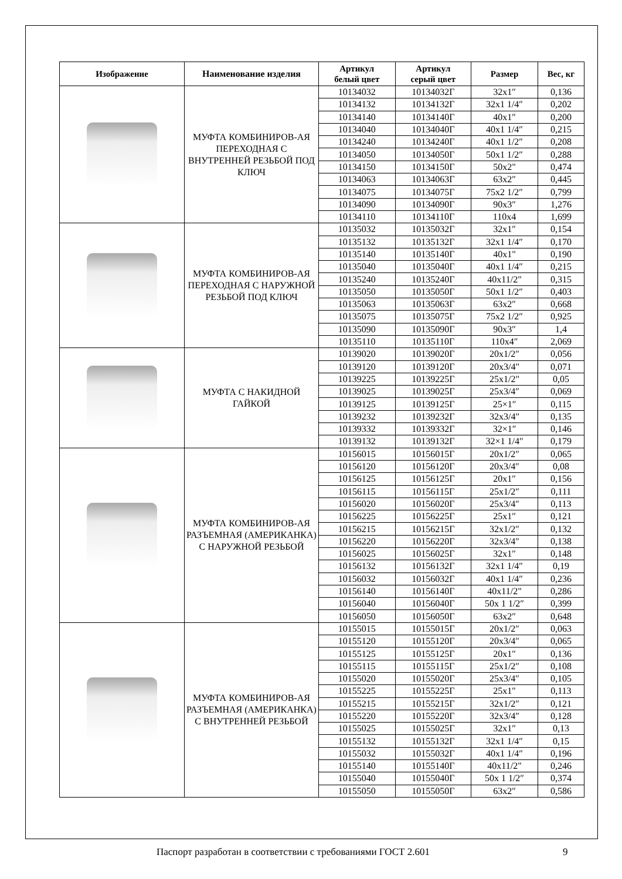| Изображение | Наименование изделия | Артикул белый цвет | Артикул серый цвет | Размер | Вес, кг |
| --- | --- | --- | --- | --- | --- |
| | МУФТА КОМБИНИРОВ-АЯ ПЕРЕХОДНАЯ С ВНУТРЕННЕЙ РЕЗЬБОЙ ПОД КЛЮЧ | 10134032 | 10134032Г | 32x1″ | 0,136 |
| | | 10134132 | 10134132Г | 32x1 1/4″ | 0,202 |
| | | 10134140 | 10134140Г | 40x1″ | 0,200 |
| | | 10134040 | 10134040Г | 40x1 1/4″ | 0,215 |
| | | 10134240 | 10134240Г | 40x1 1/2″ | 0,208 |
| | | 10134050 | 10134050Г | 50x1 1/2″ | 0,288 |
| | | 10134150 | 10134150Г | 50x2" | 0,474 |
| | | 10134063 | 10134063Г | 63x2″ | 0,445 |
| | | 10134075 | 10134075Г | 75x2 1/2″ | 0,799 |
| | | 10134090 | 10134090Г | 90x3″ | 1,276 |
| | | 10134110 | 10134110Г | 110x4 | 1,699 |
| | МУФТА КОМБИНИРОВ-АЯ ПЕРЕХОДНАЯ С НАРУЖНОЙ РЕЗЬБОЙ ПОД КЛЮЧ | 10135032 | 10135032Г | 32x1″ | 0,154 |
| | | 10135132 | 10135132Г | 32x1 1/4″ | 0,170 |
| | | 10135140 | 10135140Г | 40x1" | 0,190 |
| | | 10135040 | 10135040Г | 40x1 1/4″ | 0,215 |
| | | 10135240 | 10135240Г | 40x11/2" | 0,315 |
| | | 10135050 | 10135050Г | 50x1 1/2″ | 0,403 |
| | | 10135063 | 10135063Г | 63x2″ | 0,668 |
| | | 10135075 | 10135075Г | 75x2 1/2″ | 0,925 |
| | | 10135090 | 10135090Г | 90x3″ | 1,4 |
| | | 10135110 | 10135110Г | 110x4″ | 2,069 |
| | МУФТА С НАКИДНОЙ ГАЙКОЙ | 10139020 | 10139020Г | 20x1/2″ | 0,056 |
| | | 10139120 | 10139120Г | 20x3/4" | 0,071 |
| | | 10139225 | 10139225Г | 25x1/2" | 0,05 |
| | | 10139025 | 10139025Г | 25x3/4″ | 0,069 |
| | | 10139125 | 10139125Г | 25×1″ | 0,115 |
| | | 10139232 | 10139232Г | 32x3/4" | 0,135 |
| | | 10139332 | 10139332Г | 32×1″ | 0,146 |
| | | 10139132 | 10139132Г | 32×1 1/4″ | 0,179 |
| | МУФТА КОМБИНИРОВ-АЯ РАЗЪЕМНАЯ (АМЕРИКАНКА) С НАРУЖНОЙ РЕЗЬБОЙ | 10156015 | 10156015Г | 20x1/2″ | 0,065 |
| | | 10156120 | 10156120Г | 20x3/4″ | 0,08 |
| | | 10156125 | 10156125Г | 20x1″ | 0,156 |
| | | 10156115 | 10156115Г | 25x1/2″ | 0,111 |
| | | 10156020 | 10156020Г | 25x3/4″ | 0,113 |
| | | 10156225 | 10156225Г | 25x1″ | 0,121 |
| | | 10156215 | 10156215Г | 32x1/2″ | 0,132 |
| | | 10156220 | 10156220Г | 32x3/4″ | 0,138 |
| | | 10156025 | 10156025Г | 32x1″ | 0,148 |
| | | 10156132 | 10156132Г | 32x1 1/4″ | 0,19 |
| | | 10156032 | 10156032Г | 40x1 1/4″ | 0,236 |
| | | 10156140 | 10156140Г | 40x11/2" | 0,286 |
| | | 10156040 | 10156040Г | 50x 1 1/2″ | 0,399 |
| | | 10156050 | 10156050Г | 63x2″ | 0,648 |
| | МУФТА КОМБИНИРОВ-АЯ РАЗЪЕМНАЯ (АМЕРИКАНКА) С ВНУТРЕННЕЙ РЕЗЬБОЙ | 10155015 | 10155015Г | 20x1/2″ | 0,063 |
| | | 10155120 | 10155120Г | 20x3/4″ | 0,065 |
| | | 10155125 | 10155125Г | 20x1″ | 0,136 |
| | | 10155115 | 10155115Г | 25x1/2″ | 0,108 |
| | | 10155020 | 10155020Г | 25x3/4″ | 0,105 |
| | | 10155225 | 10155225Г | 25x1″ | 0,113 |
| | | 10155215 | 10155215Г | 32x1/2″ | 0,121 |
| | | 10155220 | 10155220Г | 32x3/4″ | 0,128 |
| | | 10155025 | 10155025Г | 32x1″ | 0,13 |
| | | 10155132 | 10155132Г | 32x1 1/4″ | 0,15 |
| | | 10155032 | 10155032Г | 40x1 1/4″ | 0,196 |
| | | 10155140 | 10155140Г | 40x11/2" | 0,246 |
| | | 10155040 | 10155040Г | 50x 1 1/2″ | 0,374 |
| | | 10155050 | 10155050Г | 63x2″ | 0,586 |
Паспорт разработан в соответствии с требованиями ГОСТ 2.601 9